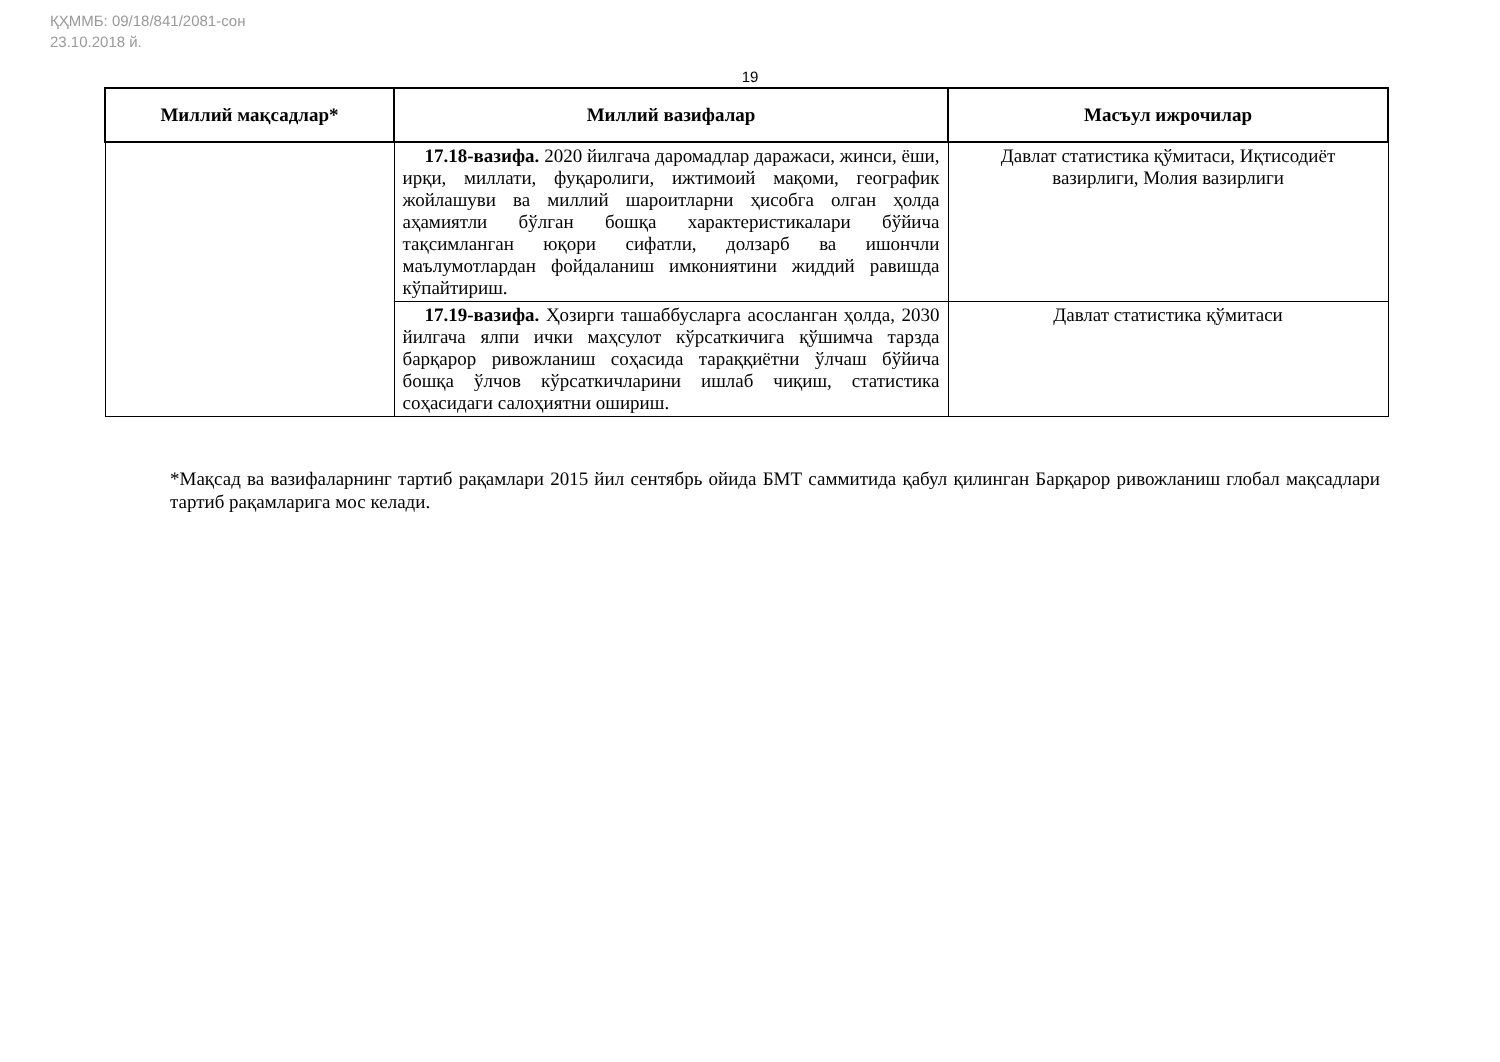ҚҲММБ: 09/18/841/2081-сон
23.10.2018 й.
19
| Миллий мақсадлар* | Миллий вазифалар | Масъул ижрочилар |
| --- | --- | --- |
| | 17.18-вазифа. 2020 йилгача даромадлар даражаси, жинси, ёши, ирқи, миллати, фуқаролиги, ижтимоий мақоми, географик жойлашуви ва миллий шароитларни ҳисобга олган ҳолда аҳамиятли бўлган бошқа характеристикалари бўйича тақсимланган юқори сифатли, долзарб ва ишончли маълумотлардан фойдаланиш имкониятини жиддий равишда кўпайтириш. | Давлат статистика қўмитаси, Иқтисодиёт вазирлиги, Молия вазирлиги |
| | 17.19-вазифа. Ҳозирги ташаббусларга асосланган ҳолда, 2030 йилгача ялпи ички маҳсулот кўрсаткичига қўшимча тарзда барқарор ривожланиш соҳасида тараққиётни ўлчаш бўйича бошқа ўлчов кўрсаткичларини ишлаб чиқиш, статистика соҳасидаги салоҳиятни ошириш. | Давлат статистика қўмитаси |
*Мақсад ва вазифаларнинг тартиб рақамлари 2015 йил сентябрь ойида БМТ саммитида қабул қилинган Барқарор ривожланиш глобал мақсадлари тартиб рақамларига мос келади.